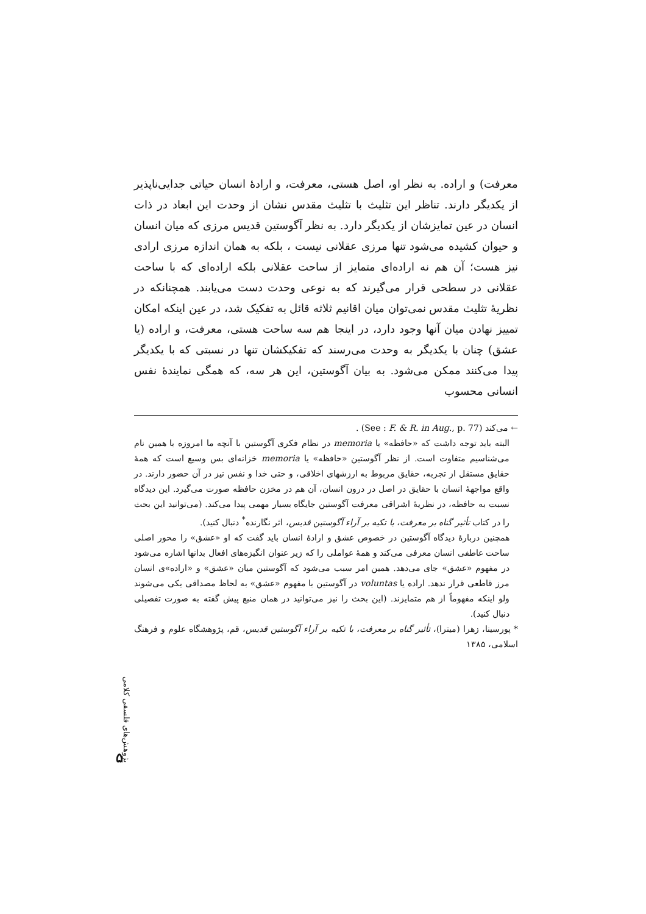معرفت) و اراده. به نظر او، اصل هستی، معرفت، و ارادهٔ انسان حیاتی جدایی‌ناپذیر از یکدیگر دارند. تناظر این تثلیث با تثلیث مقدس نشان از وحدت این ابعاد در ذات انسان در عین تمایزشان از یکدیگر دارد. به نظر آگوستین قدیس مرزی که میان انسان و حیوان کشیده می‌شود تنها مرزی عقلانی نیست ، بلکه به همان اندازه مرزی ارادی نیز هست؛ آن هم نه اراده‌ای متمایز از ساحت عقلانی بلکه اراده‌ای که با ساحت عقلانی در سطحی قرار می‌گیرند که به نوعی وحدت دست می‌یابند. همچنانکه در نظریهٔ تثلیث مقدس نمی‌توان میان اقانیم ثلاثه قائل به تفکیک شد، در عین اینکه امکان تمییز نهادن میان آنها وجود دارد، در اینجا هم سه ساحت هستی، معرفت، و اراده (یا عشق) چنان با یکدیگر به وحدت می‌رسند که تفکیکشان تنها در نسبتی که با یکدیگر پیدا می‌کنند ممکن می‌شود. به بیان آگوستین، این هر سه، که همگی نمایندهٔ نفس انسانی محسوب
← می‌کند (See : F. & R. in Aug., p. 77) .
البته باید توجه داشت که «حافظه» یا memoria در نظام فکری آگوستین با آنچه ما امروزه با همین نام می‌شناسیم متفاوت است. از نظر آگوستین «حافظه» یا memoria خزانه‌ای بس وسیع است که همهٔ حقایق مستقل از تجربه، حقایق مربوط به ارزشهای اخلاقی، و حتی خدا و نفس نیز در آن حضور دارند. در واقع مواجههٔ انسان با حقایق در اصل در درون انسان، آن هم در مخزن حافظه صورت می‌گیرد. این دیدگاه نسبت به حافظه، در نظریهٔ اشراقی معرفت آگوستین جایگاه بسیار مهمی پیدا می‌کند. (می‌توانید این بحث را در کتاب تأثیر گناه بر معرفت، با تکیه بر آراء آگوستین قدیس، اثر نگارنده<sup>*</sup> دنبال کنید).
همچنین دربارهٔ دیدگاه آگوستین در خصوص عشق و ارادهٔ انسان باید گفت که او «عشق» را محور اصلی ساحت عاطفی انسان معرفی می‌کند و همهٔ عواملی را که زیر عنوان انگیزه‌های افعال بدانها اشاره می‌شود در مفهوم «عشق» جای می‌دهد. همین امر سبب می‌شود که آگوستین میان «عشق» و «اراده»ی انسان مرز قاطعی قرار ندهد. اراده یا voluntas در آگوستین با مفهوم «عشق» به لحاظ مصداقی یکی می‌شوند ولو اینکه مفهوماً از هم متمایزند. (این بحث را نیز می‌توانید در همان منبع پیش گفته به صورت تفصیلی دنبال کنید).
* پورسینا، زهرا (میترا)، تأثیر گناه بر معرفت، با تکیه بر آراء آگوستین قدیس، قم، پژوهشگاه علوم و فرهنگ اسلامی، ۱۳۸۵
پژوهش‌های فلسفی کلامی
۵